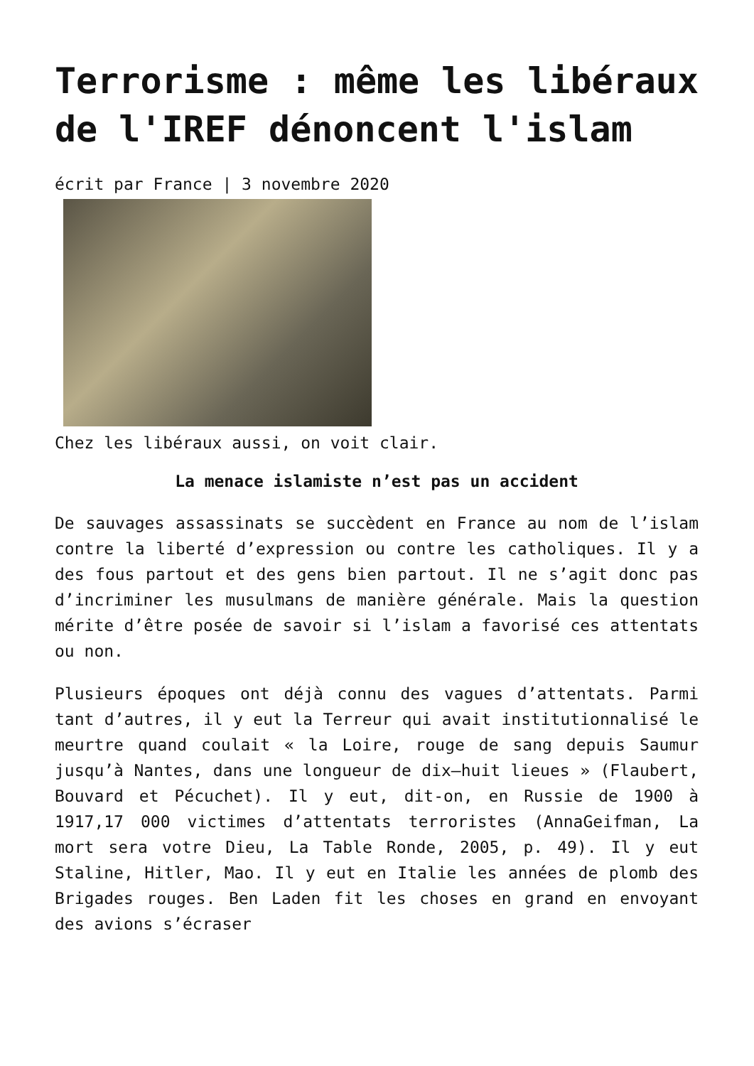Terrorisme : même les libéraux de l'IREF dénoncent l'islam
écrit par France | 3 novembre 2020
Chez les libéraux aussi, on voit clair.
La menace islamiste n’est pas un accident
De sauvages assassinats se succèdent en France au nom de l’islam contre la liberté d’expression ou contre les catholiques. Il y a des fous partout et des gens bien partout. Il ne s’agit donc pas d’incriminer les musulmans de manière générale. Mais la question mérite d’être posée de savoir si l’islam a favorisé ces attentats ou non.
Plusieurs époques ont déjà connu des vagues d’attentats. Parmi tant d’autres, il y eut la Terreur qui avait institutionnalisé le meurtre quand coulait « la Loire, rouge de sang depuis Saumur jusqu’à Nantes, dans une longueur de dix–huit lieues » (Flaubert, Bouvard et Pécuchet). Il y eut, dit-on, en Russie de 1900 à 1917,17 000 victimes d’attentats terroristes (AnnaGeifman, La mort sera votre Dieu, La Table Ronde, 2005, p. 49). Il y eut Staline, Hitler, Mao. Il y eut en Italie les années de plomb des Brigades rouges. Ben Laden fit les choses en grand en envoyant des avions s’écraser